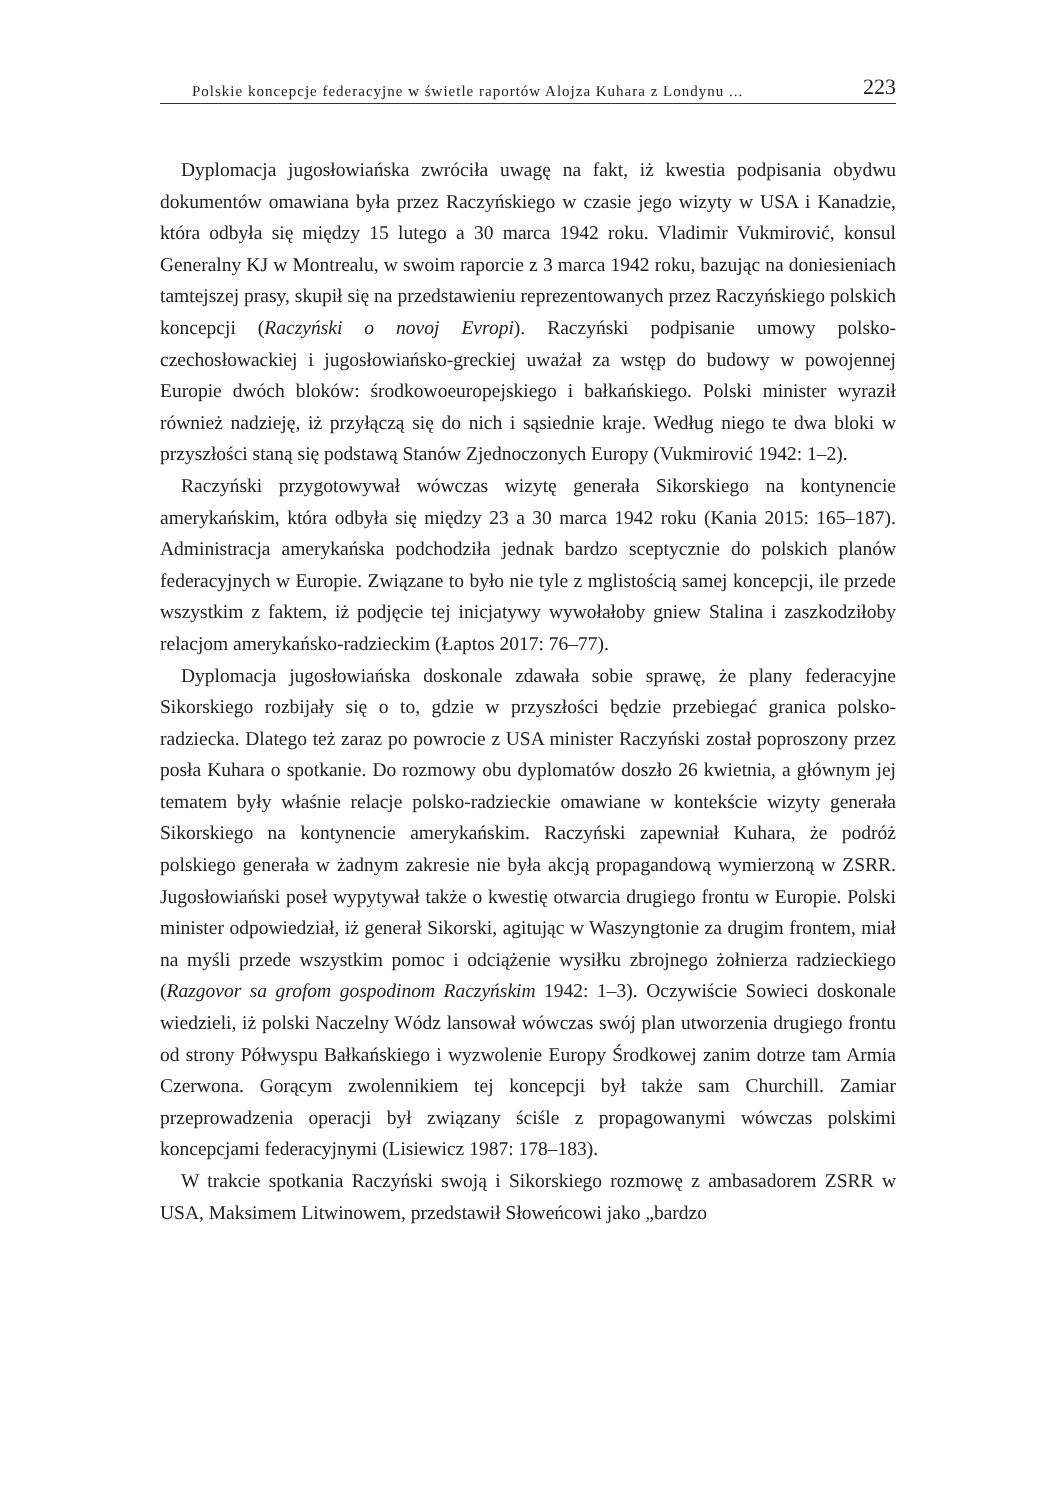Polskie koncepcje federacyjne w świetle raportów Alojza Kuhara z Londynu ... 223
Dyplomacja jugosłowiańska zwróciła uwagę na fakt, iż kwestia podpisania obydwu dokumentów omawiana była przez Raczyńskiego w czasie jego wizyty w USA i Kanadzie, która odbyła się między 15 lutego a 30 marca 1942 roku. Vladimir Vukmirović, konsul Generalny KJ w Montrealu, w swoim raporcie z 3 marca 1942 roku, bazując na doniesieniach tamtejszej prasy, skupił się na przedstawieniu reprezentowanych przez Raczyńskiego polskich koncepcji (Raczyński o novoj Evropi). Raczyński podpisanie umowy polsko-czechosłowackiej i jugosłowiańsko-greckiej uważał za wstęp do budowy w powojennej Europie dwóch bloków: środkowoeuropejskiego i bałkańskiego. Polski minister wyraził również nadzieję, iż przyłączą się do nich i sąsiednie kraje. Według niego te dwa bloki w przyszłości staną się podstawą Stanów Zjednoczonych Europy (Vukmirović 1942: 1–2).
Raczyński przygotowywał wówczas wizytę generała Sikorskiego na kontynencie amerykańskim, która odbyła się między 23 a 30 marca 1942 roku (Kania 2015: 165–187). Administracja amerykańska podchodziła jednak bardzo sceptycznie do polskich planów federacyjnych w Europie. Związane to było nie tyle z mglistością samej koncepcji, ile przede wszystkim z faktem, iż podjęcie tej inicjatywy wywołałoby gniew Stalina i zaszkodziłoby relacjom amerykańsko-radzieckim (Łaptos 2017: 76–77).
Dyplomacja jugosłowiańska doskonale zdawała sobie sprawę, że plany federacyjne Sikorskiego rozbijały się o to, gdzie w przyszłości będzie przebiegać granica polsko-radziecka. Dlatego też zaraz po powrocie z USA minister Raczyński został poproszony przez posła Kuhara o spotkanie. Do rozmowy obu dyplomatów doszło 26 kwietnia, a głównym jej tematem były właśnie relacje polsko-radzieckie omawiane w kontekście wizyty generała Sikorskiego na kontynencie amerykańskim. Raczyński zapewniał Kuhara, że podróż polskiego generała w żadnym zakresie nie była akcją propagandową wymierzoną w ZSRR. Jugosłowiański poseł wypytywał także o kwestię otwarcia drugiego frontu w Europie. Polski minister odpowiedział, iż generał Sikorski, agitując w Waszyngtonie za drugim frontem, miał na myśli przede wszystkim pomoc i odciążenie wysiłku zbrojnego żołnierza radzieckiego (Razgovor sa grofom gospodinom Raczyńskim 1942: 1–3). Oczywiście Sowieci doskonale wiedzieli, iż polski Naczelny Wódz lansował wówczas swój plan utworzenia drugiego frontu od strony Półwyspu Bałkańskiego i wyzwolenie Europy Środkowej zanim dotrze tam Armia Czerwona. Gorącym zwolennikiem tej koncepcji był także sam Churchill. Zamiar przeprowadzenia operacji był związany ściśle z propagowanymi wówczas polskimi koncepcjami federacyjnymi (Lisiewicz 1987: 178–183).
W trakcie spotkania Raczyński swoją i Sikorskiego rozmowę z ambasadorem ZSRR w USA, Maksimem Litwinowem, przedstawił Słoweńcowi jako „bardzo